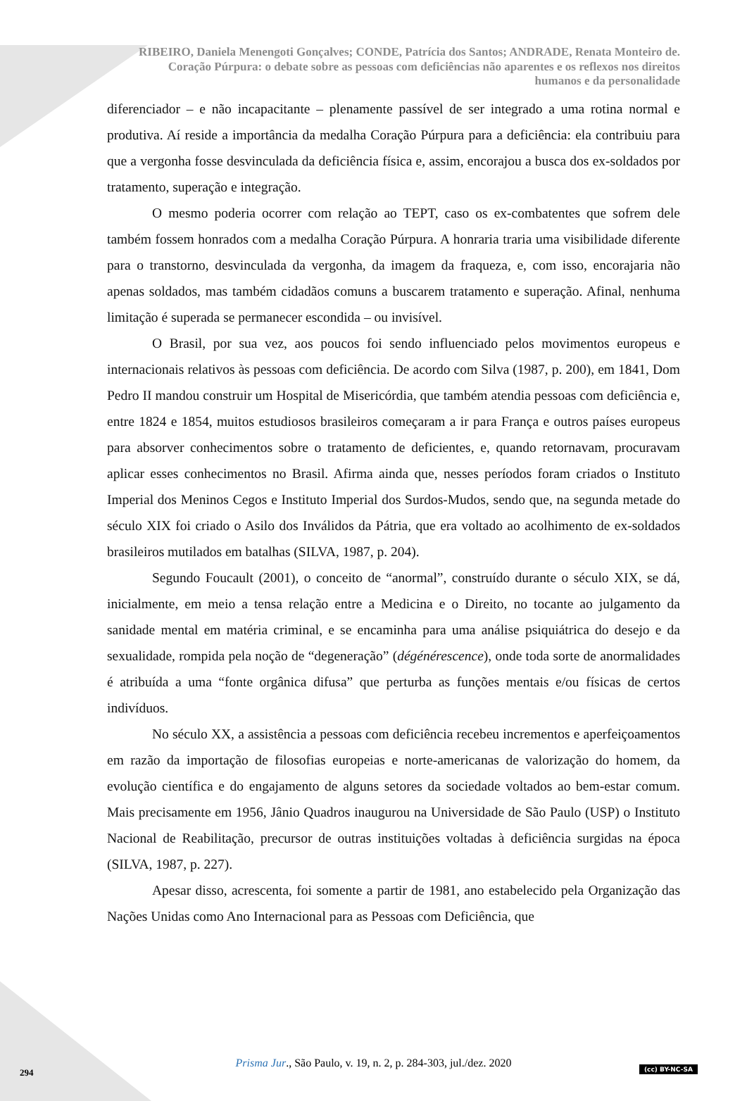RIBEIRO, Daniela Menengoti Gonçalves; CONDE, Patrícia dos Santos; ANDRADE, Renata Monteiro de.
Coração Púrpura: o debate sobre as pessoas com deficiências não aparentes e os reflexos nos direitos
humanos e da personalidade
diferenciador – e não incapacitante – plenamente passível de ser integrado a uma rotina normal e produtiva. Aí reside a importância da medalha Coração Púrpura para a deficiência: ela contribuiu para que a vergonha fosse desvinculada da deficiência física e, assim, encorajou a busca dos ex-soldados por tratamento, superação e integração.
O mesmo poderia ocorrer com relação ao TEPT, caso os ex-combatentes que sofrem dele também fossem honrados com a medalha Coração Púrpura. A honraria traria uma visibilidade diferente para o transtorno, desvinculada da vergonha, da imagem da fraqueza, e, com isso, encorajaria não apenas soldados, mas também cidadãos comuns a buscarem tratamento e superação. Afinal, nenhuma limitação é superada se permanecer escondida – ou invisível.
O Brasil, por sua vez, aos poucos foi sendo influenciado pelos movimentos europeus e internacionais relativos às pessoas com deficiência. De acordo com Silva (1987, p. 200), em 1841, Dom Pedro II mandou construir um Hospital de Misericórdia, que também atendia pessoas com deficiência e, entre 1824 e 1854, muitos estudiosos brasileiros começaram a ir para França e outros países europeus para absorver conhecimentos sobre o tratamento de deficientes, e, quando retornavam, procuravam aplicar esses conhecimentos no Brasil. Afirma ainda que, nesses períodos foram criados o Instituto Imperial dos Meninos Cegos e Instituto Imperial dos Surdos-Mudos, sendo que, na segunda metade do século XIX foi criado o Asilo dos Inválidos da Pátria, que era voltado ao acolhimento de ex-soldados brasileiros mutilados em batalhas (SILVA, 1987, p. 204).
Segundo Foucault (2001), o conceito de “anormal”, construído durante o século XIX, se dá, inicialmente, em meio a tensa relação entre a Medicina e o Direito, no tocante ao julgamento da sanidade mental em matéria criminal, e se encaminha para uma análise psiquiátrica do desejo e da sexualidade, rompida pela noção de “degeneração” (dégénérescence), onde toda sorte de anormalidades é atribuída a uma “fonte orgânica difusa” que perturba as funções mentais e/ou físicas de certos indivíduos.
No século XX, a assistência a pessoas com deficiência recebeu incrementos e aperfeiçoamentos em razão da importação de filosofias europeias e norte-americanas de valorização do homem, da evolução científica e do engajamento de alguns setores da sociedade voltados ao bem-estar comum. Mais precisamente em 1956, Jânio Quadros inaugurou na Universidade de São Paulo (USP) o Instituto Nacional de Reabilitação, precursor de outras instituições voltadas à deficiência surgidas na época (SILVA, 1987, p. 227).
Apesar disso, acrescenta, foi somente a partir de 1981, ano estabelecido pela Organização das Nações Unidas como Ano Internacional para as Pessoas com Deficiência, que
Prisma Jur., São Paulo, v. 19, n. 2, p. 284-303, jul./dez. 2020
294 (cc) BY-NC-SA